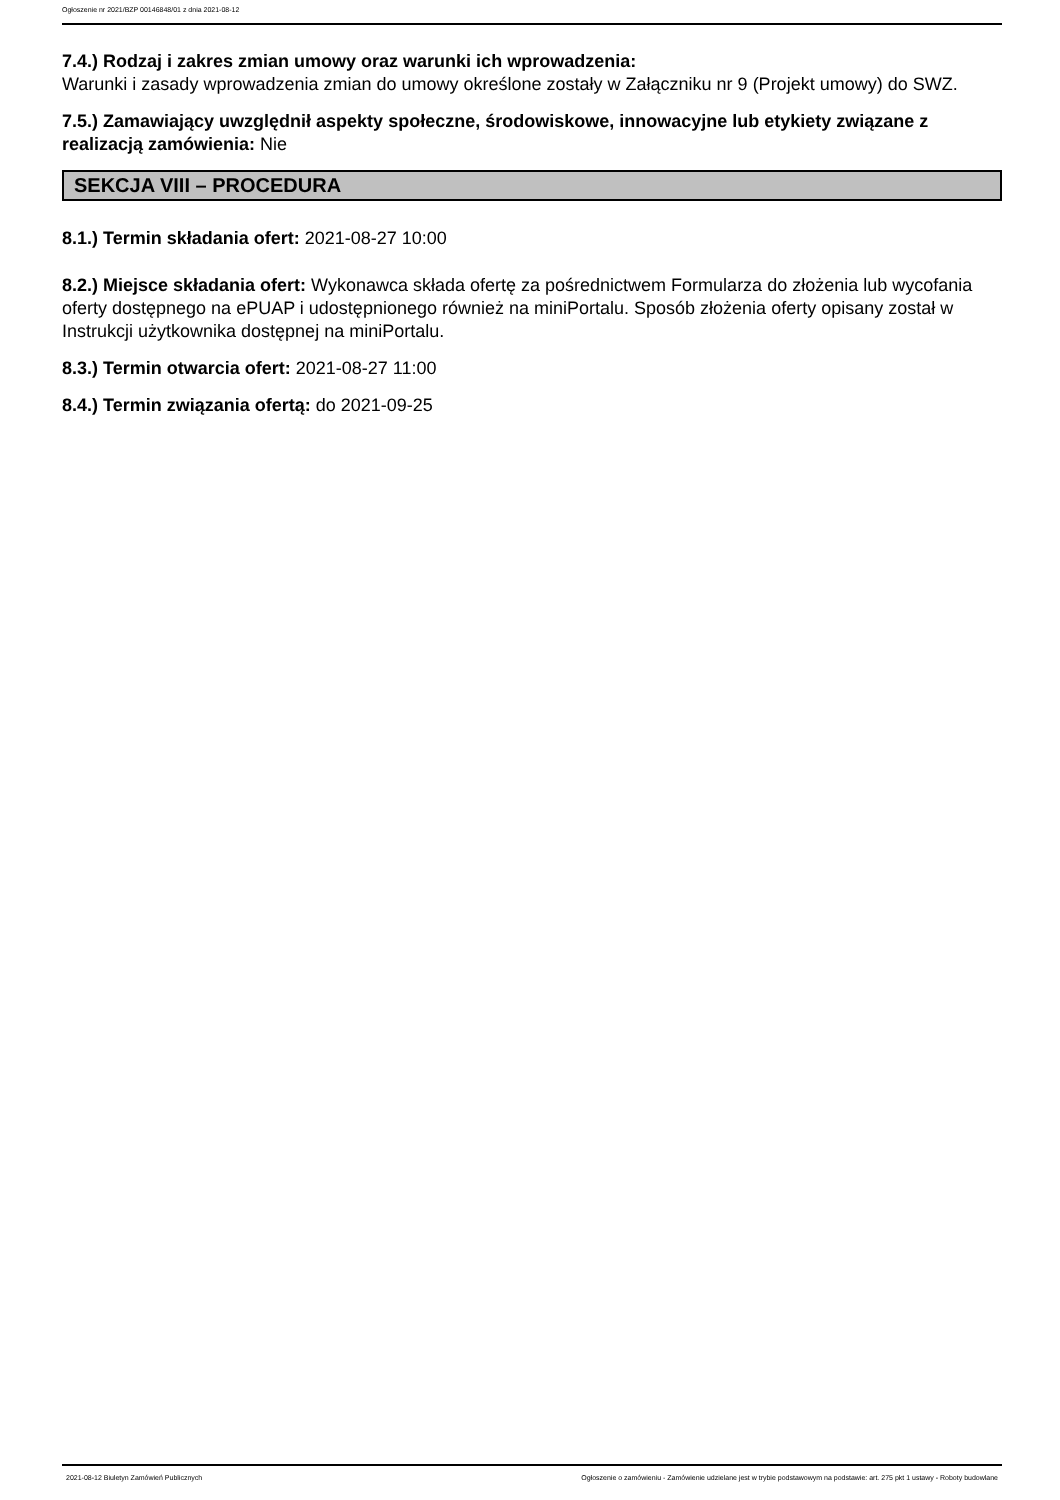Ogłoszenie nr 2021/BZP 00146848/01 z dnia 2021-08-12
7.4.) Rodzaj i zakres zmian umowy oraz warunki ich wprowadzenia:
Warunki i zasady wprowadzenia zmian do umowy określone zostały w Załączniku nr 9 (Projekt umowy) do SWZ.
7.5.) Zamawiający uwzględnił aspekty społeczne, środowiskowe, innowacyjne lub etykiety związane z realizacją zamówienia: Nie
SEKCJA VIII – PROCEDURA
8.1.) Termin składania ofert: 2021-08-27 10:00
8.2.) Miejsce składania ofert: Wykonawca składa ofertę za pośrednictwem Formularza do złożenia lub wycofania oferty dostępnego na ePUAP i udostępnionego również na miniPortalu. Sposób złożenia oferty opisany został w Instrukcji użytkownika dostępnej na miniPortalu.
8.3.) Termin otwarcia ofert: 2021-08-27 11:00
8.4.) Termin związania ofertą: do 2021-09-25
2021-08-12 Biuletyn Zamówień Publicznych Ogłoszenie o zamówieniu - Zamówienie udzielane jest w trybie podstawowym na podstawie: art. 275 pkt 1 ustawy - Roboty budowlane